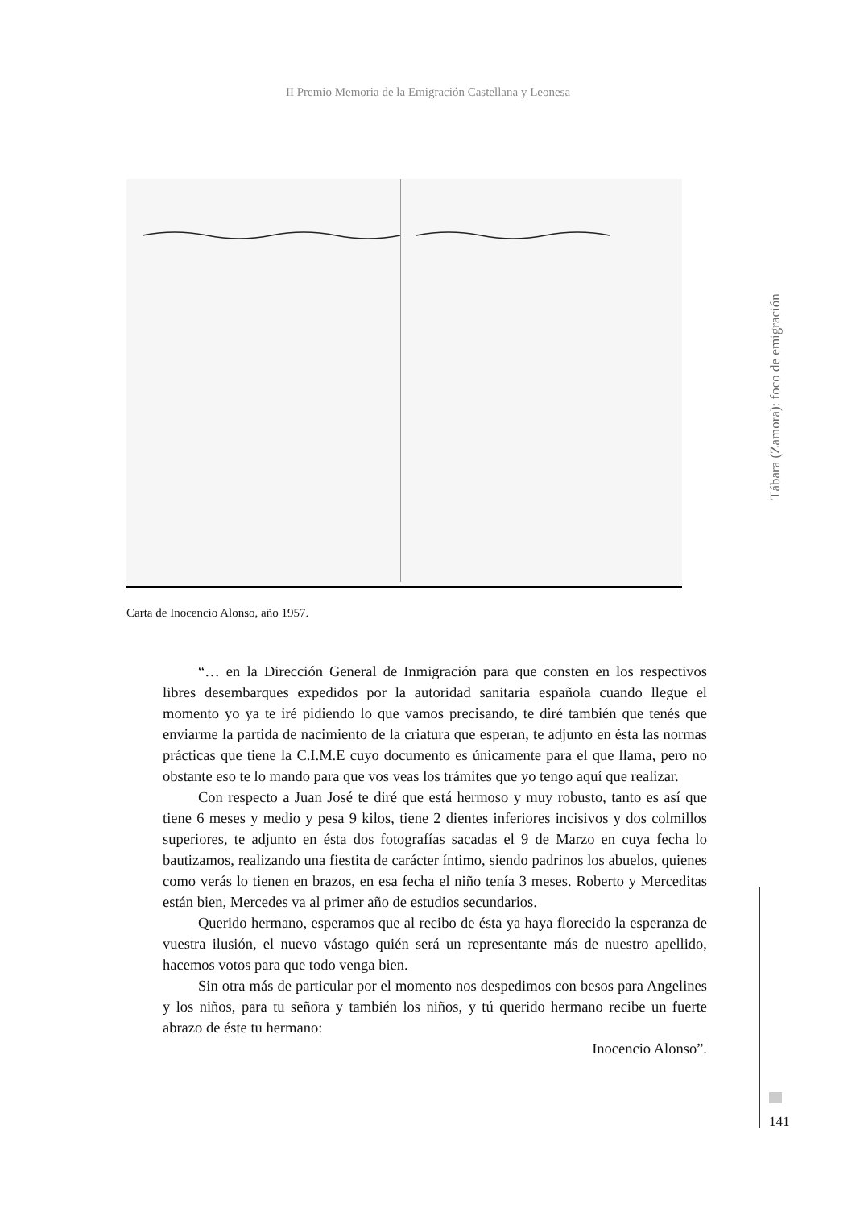II Premio Memoria de la Emigración Castellana y Leonesa
Carta de Inocencio Alonso, año 1957.
“… en la Dirección General de Inmigración para que consten en los respectivos libres desembarques expedidos por la autoridad sanitaria española cuando llegue el momento yo ya te iré pidiendo lo que vamos precisando, te diré también que tenés que enviarme la partida de nacimiento de la criatura que esperan, te adjunto en ésta las normas prácticas que tiene la C.I.M.E cuyo documento es únicamente para el que llama, pero no obstante eso te lo mando para que vos veas los trámites que yo tengo aquí que realizar.
Con respecto a Juan José te diré que está hermoso y muy robusto, tanto es así que tiene 6 meses y medio y pesa 9 kilos, tiene 2 dientes inferiores incisivos y dos colmillos superiores, te adjunto en ésta dos fotografías sacadas el 9 de Marzo en cuya fecha lo bautizamos, realizando una fiestita de carácter íntimo, siendo padrinos los abuelos, quienes como verás lo tienen en brazos, en esa fecha el niño tenía 3 meses. Roberto y Merceditas están bien, Mercedes va al primer año de estudios secundarios.
Querido hermano, esperamos que al recibo de ésta ya haya florecido la esperanza de vuestra ilusión, el nuevo vástago quién será un representante más de nuestro apellido, hacemos votos para que todo venga bien.
Sin otra más de particular por el momento nos despedimos con besos para Angelines y los niños, para tu señora y también los niños, y tú querido hermano recibe un fuerte abrazo de éste tu hermano:
Inocencio Alonso”.
Tábara (Zamora): foco de emigración
141